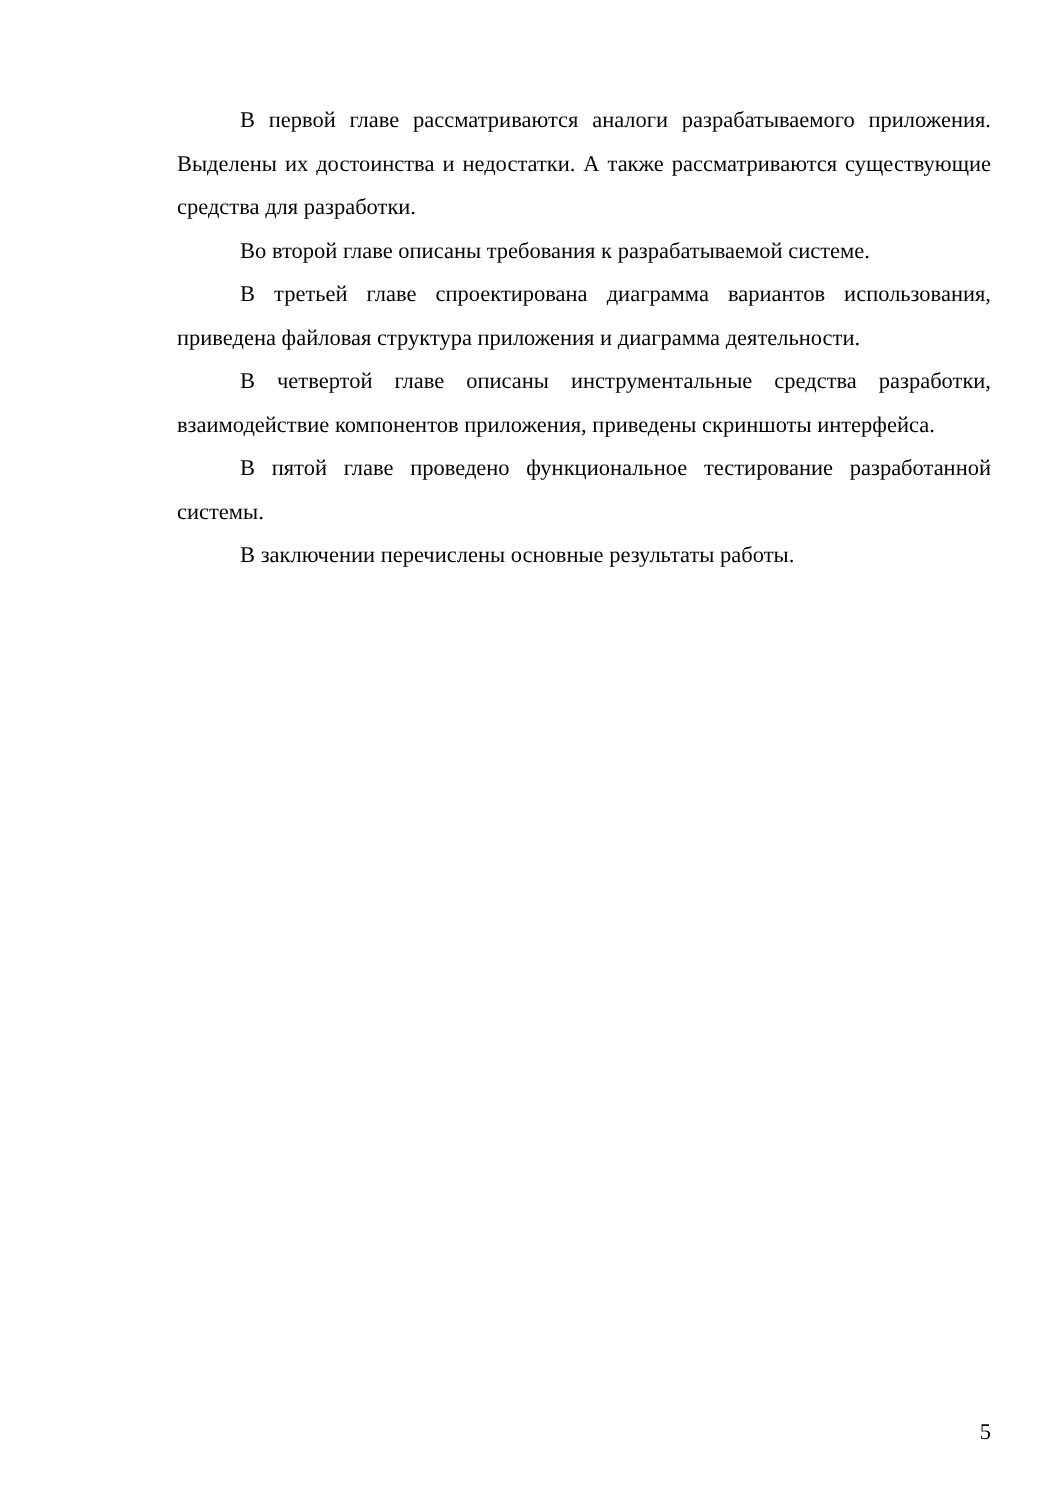В первой главе рассматриваются аналоги разрабатываемого приложения. Выделены их достоинства и недостатки. А также рассматриваются существующие средства для разработки.
Во второй главе описаны требования к разрабатываемой системе.
В третьей главе спроектирована диаграмма вариантов использования, приведена файловая структура приложения и диаграмма деятельности.
В четвертой главе описаны инструментальные средства разработки, взаимодействие компонентов приложения, приведены скриншоты интерфейса.
В пятой главе проведено функциональное тестирование разработанной системы.
В заключении перечислены основные результаты работы.
5